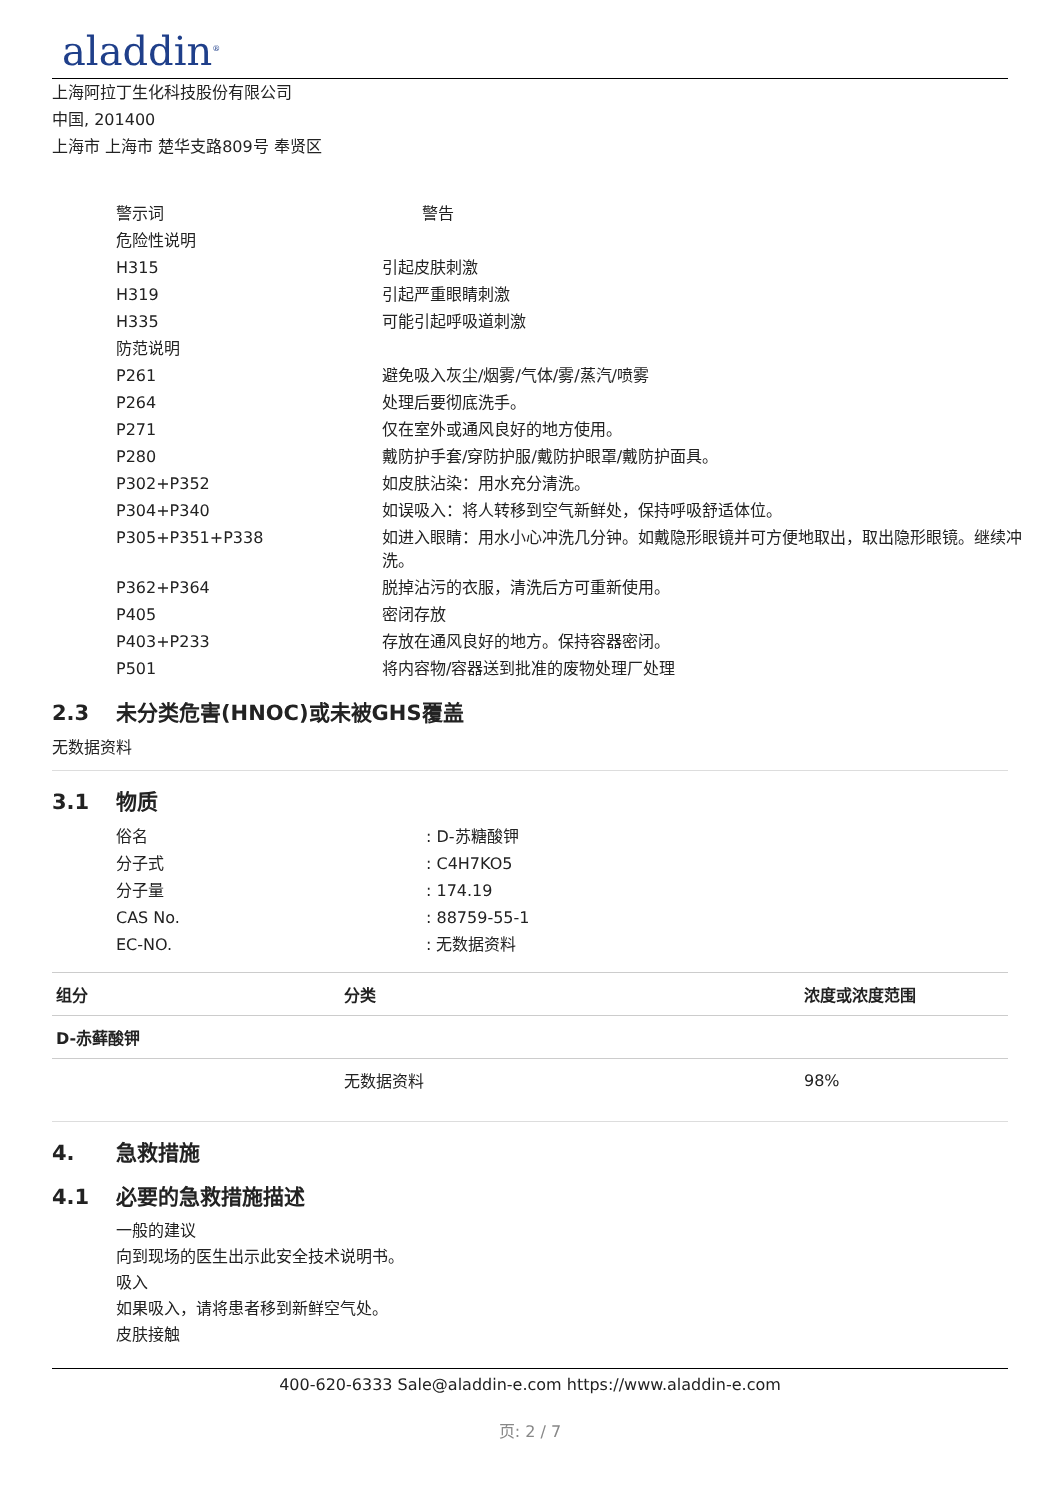aladdin<sup>®</sup>
上海阿拉丁生化科技股份有限公司
中国, 201400
上海市 上海市 楚华支路809号 奉贤区
| 警示词 | 警告 |
| 危险性说明 | |
| H315 | 引起皮肤刺激 |
| H319 | 引起严重眼睛刺激 |
| H335 | 可能引起呼吸道刺激 |
| 防范说明 | |
| P261 | 避免吸入灰尘/烟雾/气体/雾/蒸汽/喷雾 |
| P264 | 处理后要彻底洗手。 |
| P271 | 仅在室外或通风良好的地方使用。 |
| P280 | 戴防护手套/穿防护服/戴防护眼罩/戴防护面具。 |
| P302+P352 | 如皮肤沾染：用水充分清洗。 |
| P304+P340 | 如误吸入：将人转移到空气新鲜处，保持呼吸舒适体位。 |
| P305+P351+P338 | 如进入眼睛：用水小心冲洗几分钟。如戴隐形眼镜并可方便地取出，取出隐形眼镜。继续冲洗。 |
| P362+P364 | 脱掉沾污的衣服，清洗后方可重新使用。 |
| P405 | 密闭存放 |
| P403+P233 | 存放在通风良好的地方。保持容器密闭。 |
| P501 | 将内容物/容器送到批准的废物处理厂处理 |
2.3 未分类危害(HNOC)或未被GHS覆盖
无数据资料
3.1 物质
| 俗名 | : D-苏糖酸钾 |
| 分子式 | : C4H7KO5 |
| 分子量 | : 174.19 |
| CAS No. | : 88759-55-1 |
| EC-NO. | : 无数据资料 |
| 组分 | 分类 | 浓度或浓度范围 |
| --- | --- | --- |
| D-赤藓酸钾 | | |
| | 无数据资料 | 98% |
4. 急救措施
4.1 必要的急救措施描述
一般的建议
向到现场的医生出示此安全技术说明书。
吸入
如果吸入，请将患者移到新鲜空气处。
皮肤接触
400-620-6333 Sale@aladdin-e.com https://www.aladdin-e.com
页: 2 / 7